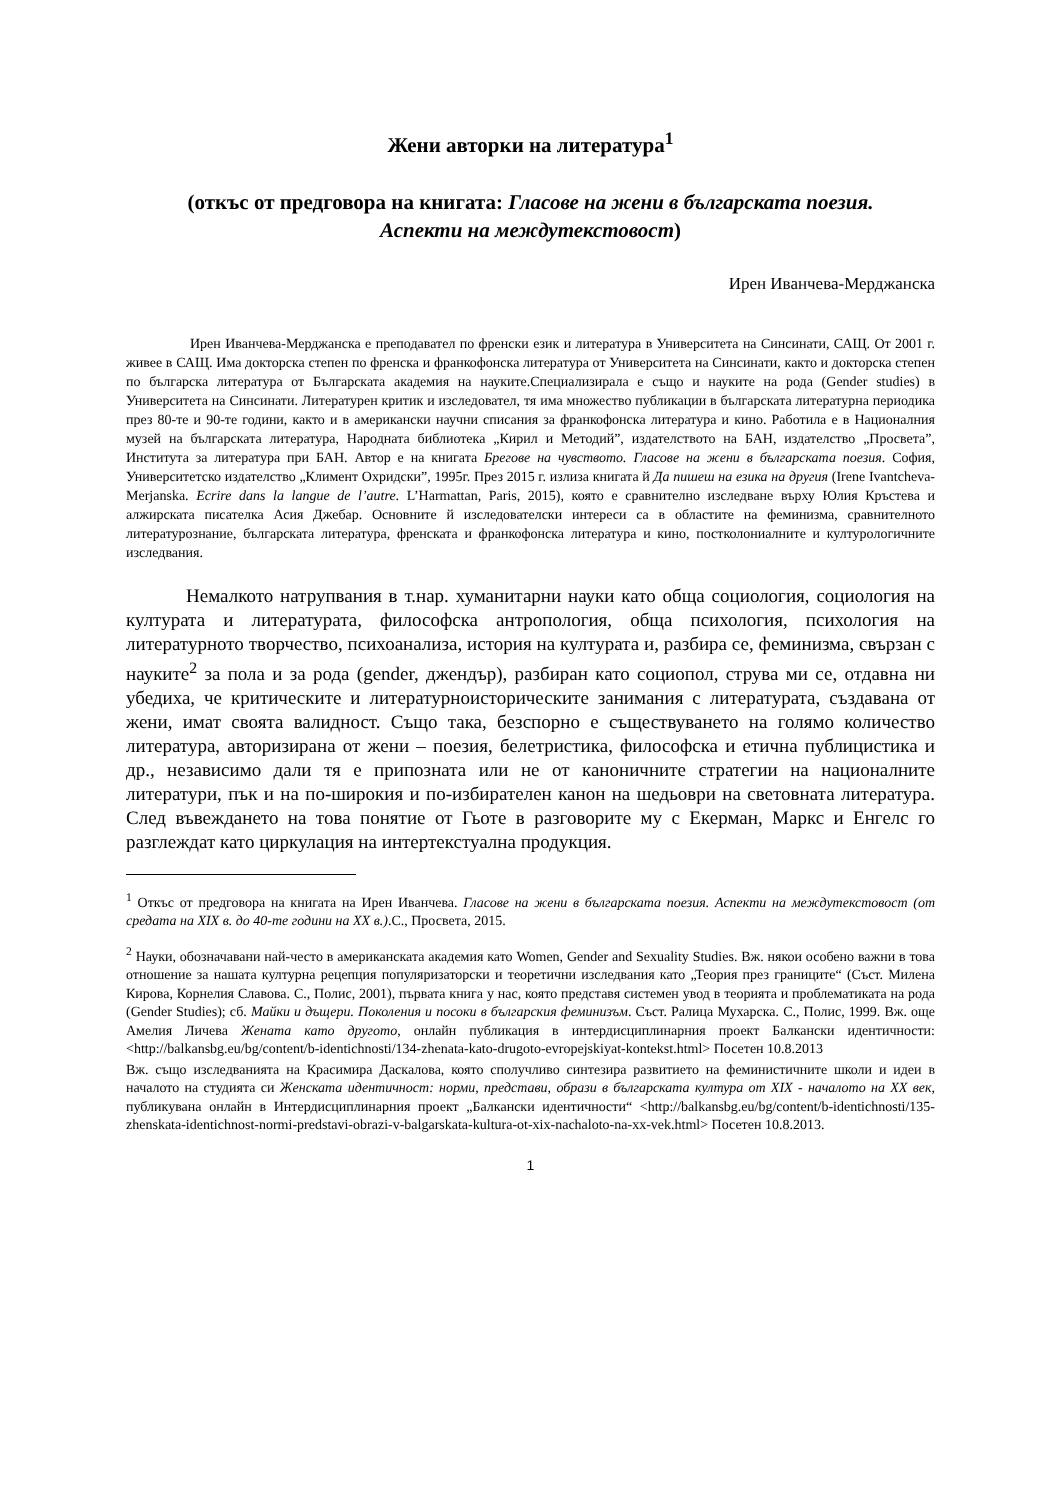Жени авторки на литература<sup>1</sup>
(откъс от предговора на книгата: Гласове на жени в българската поезия. Аспекти на междутекстовост)
Ирен Иванчева-Мерджанска
Ирен Иванчева-Мерджанска е преподавател по френски език и литература в Университета на Синсинати, САЩ. От 2001 г. живее в САЩ. Има докторска степен по френска и франкофонска литература от Университета на Синсинати, както и докторска степен по българска литература от Българската академия на науките.Специализирала е също и науките на рода (Gender studies) в Университета на Синсинати. Литературен критик и изследовател, тя има множество публикации в българската литературна периодика през 80-те и 90-те години, както и в американски научни списания за франкофонска литература и кино. Работила е в Националния музей на българската литература, Народната библиотека „Кирил и Методий”, издателството на БАН, издателство „Просвета”, Института за литература при БАН. Автор е на книгата Брегове на чувството. Гласове на жени в българската поезия. София, Университетско издателство „Климент Охридски”, 1995г. През 2015 г. излиза книгата й Да пишеш на езика на другия (Irene Ivantcheva-Merjanska. Ecrire dans la langue de l’autre. L’Harmattan, Paris, 2015), която е сравнително изследване върху Юлия Кръстева и алжирската писателка Асия Джебар. Основните й изследователски интереси са в областите на феминизма, сравнителното литературознание, българската литература, френската и франкофонска литература и кино, постколониалните и културологичните изследвания.
Немалкото натрупвания в т.нар. хуманитарни науки като обща социология, социология на културата и литературата, философска антропология, обща психология, психология на литературното творчество, психоанализа, история на културата и, разбира се, феминизма, свързан с науките<sup>2</sup> за пола и за рода (gender, джендър), разбиран като социопол, струва ми се, отдавна ни убедиха, че критическите и литературноисторическите занимания с литературата, създавана от жени, имат своята валидност. Също така, безспорно е съществуването на голямо количество литература, авторизирана от жени – поезия, белетристика, философска и етична публицистика и др., независимо дали тя е припозната или не от каноничните стратегии на националните литератури, пък и на по-широкия и по-избирателен канон на шедьоври на световната литература. След въвеждането на това понятие от Гьоте в разговорите му с Екерман, Маркс и Енгелс го разглеждат като циркулация на интертекстуална продукция.
<sup>1</sup> Откъс от предговора на книгата на Ирен Иванчева. Гласове на жени в българската поезия. Аспекти на междутекстовост (от средата на XIX в. до 40-те години на XX в.).С., Просвета, 2015.
<sup>2</sup> Науки, обозначавани най-често в американската академия като Women, Gender and Sexuality Studies. Вж. някои особено важни в това отношение за нашата културна рецепция популяризаторски и теоретични изследвания като „Теория през границите“ (Съст. Милена Кирова, Корнелия Славова. С., Полис, 2001), първата книга у нас, която представя системен увод в теорията и проблематиката на рода (Gender Studies); сб. Майки и дъщери. Поколения и посоки в българския феминизъм. Съст. Ралица Мухарска. С., Полис, 1999. Вж. още Амелия Личева Жената като другото, онлайн публикация в интердисциплинарния проект Балкански идентичности: <http://balkansbg.eu/bg/content/b-identichnosti/134-zhenata-kato-drugoto-evropejskiyat-kontekst.html> Посетен 10.8.2013
Вж. също изследванията на Красимира Даскалова, която сполучливо синтезира развитието на феминистичните школи и идеи в началото на студията си Женската идентичност: норми, представи, образи в българската култура от XIX - началото на XX век, публикувана онлайн в Интердисциплинарния проект „Балкански идентичности“ <http://balkansbg.eu/bg/content/b-identichnosti/135-zhenskata-identichnost-normi-predstavi-obrazi-v-balgarskata-kultura-ot-xix-nachaloto-na-xx-vek.html> Посетен 10.8.2013.
1